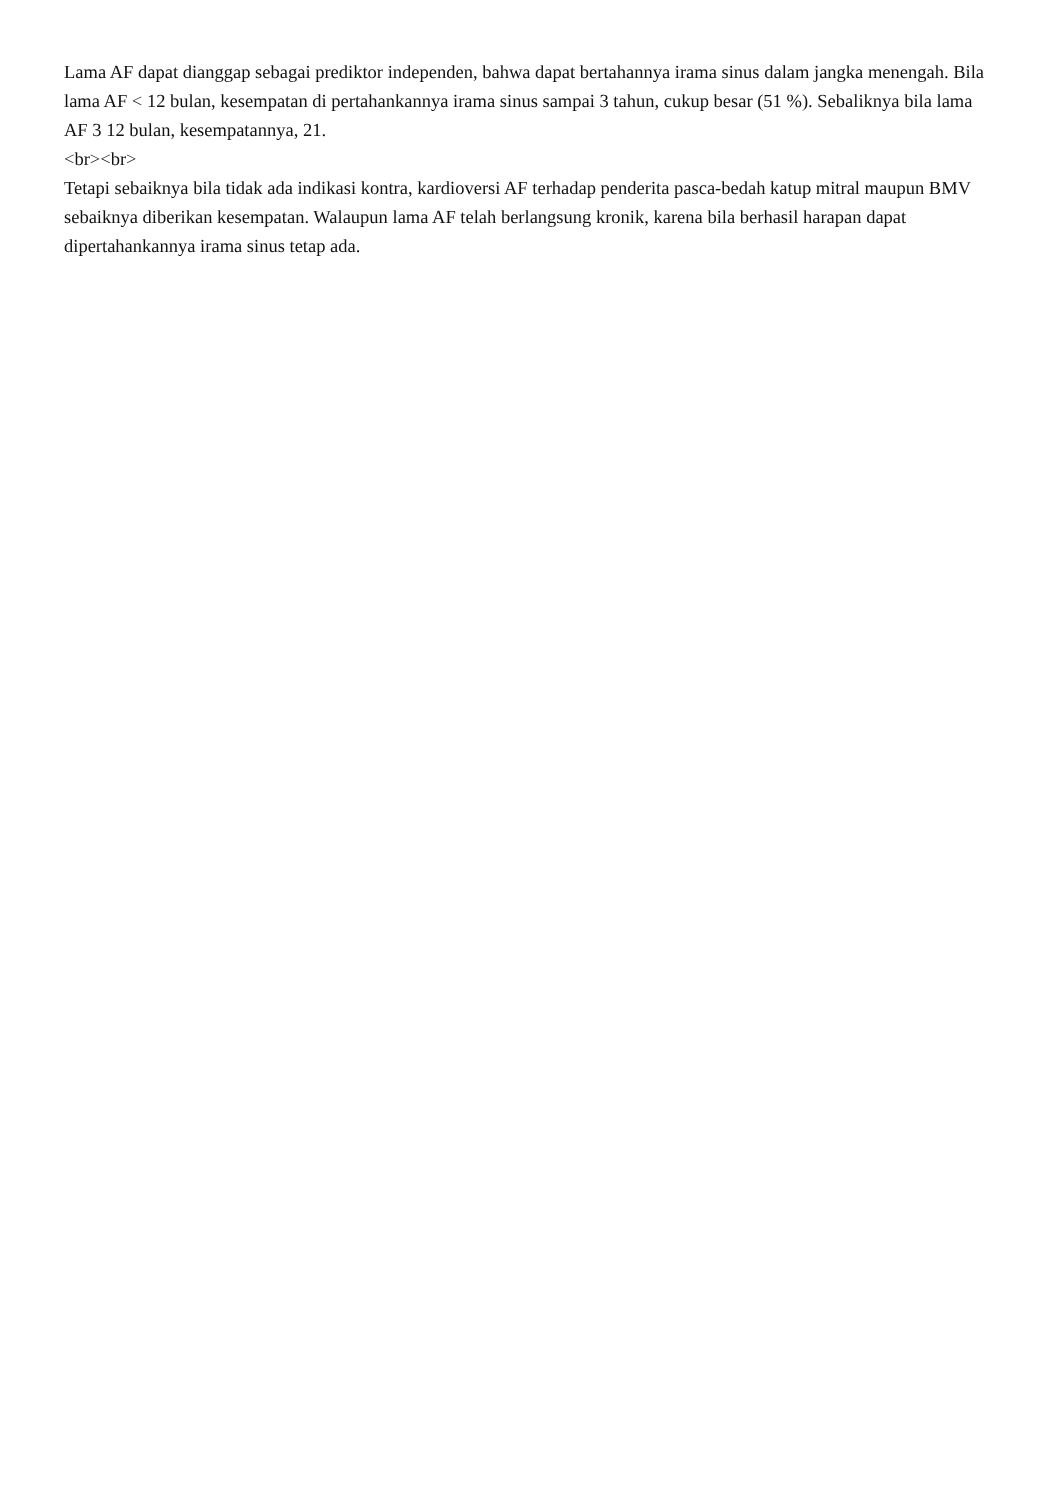Lama AF dapat dianggap sebagai prediktor independen, bahwa dapat bertahannya irama sinus dalam jangka menengah. Bila lama AF < 12 bulan, kesempatan di pertahankannya irama sinus sampai 3 tahun, cukup besar (51 %). Sebaliknya bila lama AF 3 12 bulan, kesempatannya, 21.
<br><br>
Tetapi sebaiknya bila tidak ada indikasi kontra, kardioversi AF terhadap penderita pasca-bedah katup mitral maupun BMV sebaiknya diberikan kesempatan. Walaupun lama AF telah berlangsung kronik, karena bila berhasil harapan dapat dipertahankannya irama sinus tetap ada.